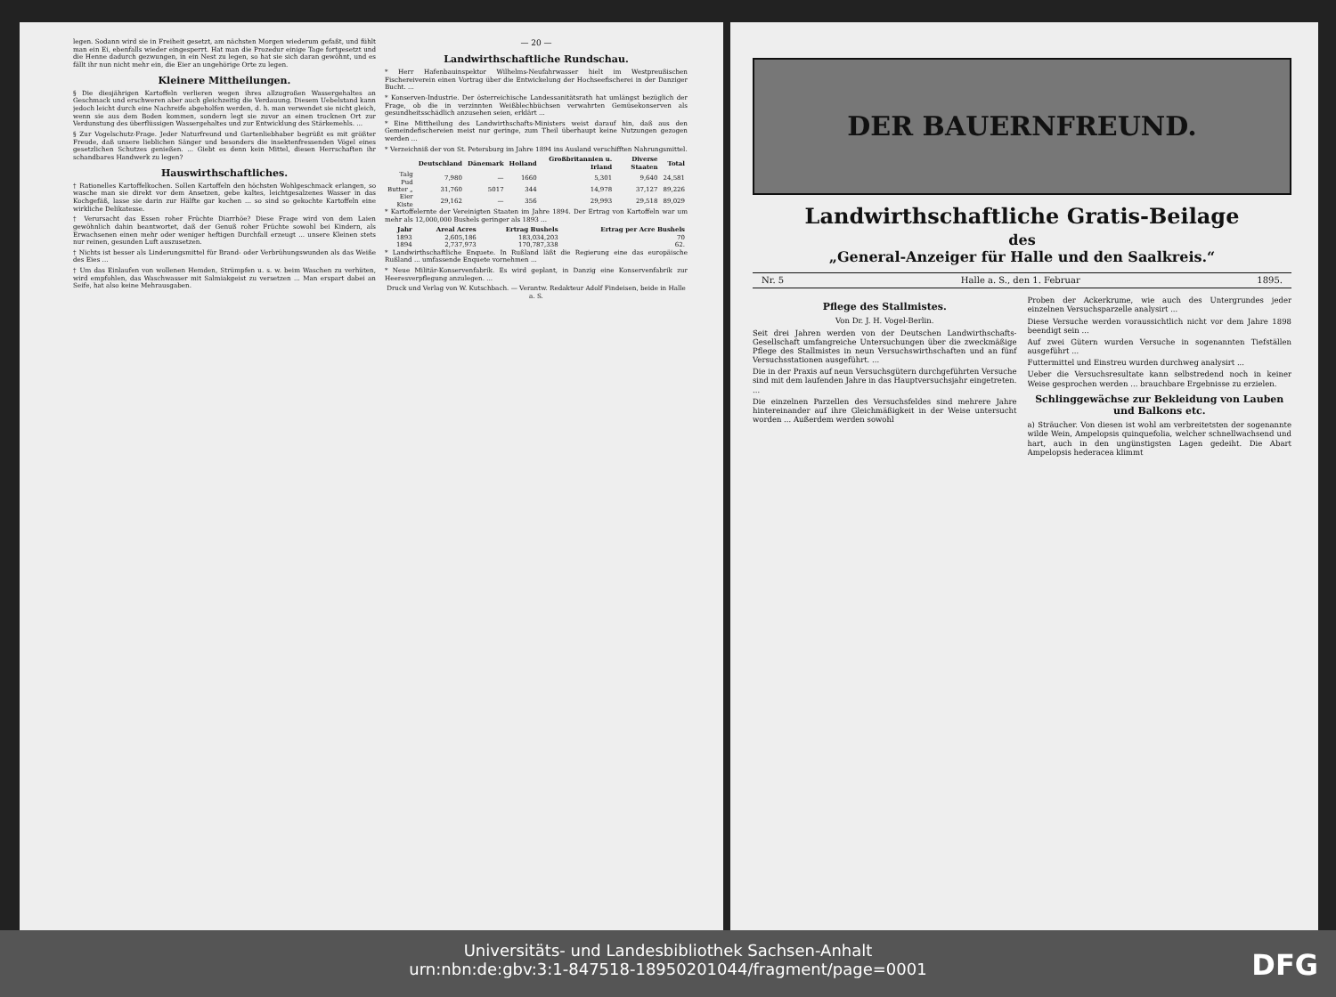legen. Sodann wird sie in Freiheit gesetzt, am nächsten Morgen wiederum gefaßt, und fühlt man ein Ei, ebenfalls wieder eingesperrt. Hat man die Prozedur einige Tage fortgesetzt und die Henne dadurch gezwungen, in ein Nest zu legen, so hat sie sich daran gewöhnt, und es fällt ihr nun nicht mehr ein, die Eier an ungehörige Orte zu legen.
Kleinere Mittheilungen.
§ Die diesjährigen Kartoffeln verlieren wegen ihres allzugroßen Wassergehaltes an Geschmack und erschweren aber auch gleichzeitig die Verdauung. Diesem Uebelstand kann jedoch leicht durch eine Nachreife abgeholfen werden, d. h. man verwendet sie nicht gleich, wenn sie aus dem Boden kommen, sondern legt sie zuvor an einen trocknen Ort zur Verdunstung des überflüssigen Wassergehaltes und zur Entwicklung des Stärkemehls. ...
§ Zur Vogelschutz-Frage. Jeder Naturfreund und Gartenliebhaber begrüßt es mit größter Freude, daß unsere lieblichen Sänger und besonders die insektenfressenden Vögel eines gesetzlichen Schutzes genießen. ... Giebt es denn kein Mittel, diesen Herrschaften ihr schandbares Handwerk zu legen?
Hauswirthschaftliches.
† Rationelles Kartoffelkochen. Sollen Kartoffeln den höchsten Wohlgeschmack erlangen, so wasche man sie direkt vor dem Ansetzen, gebe kaltes, leichtgesalzenes Wasser in das Kochgefäß, lasse sie darin zur Hälfte gar kochen ... so sind so gekochte Kartoffeln eine wirkliche Delikatesse.
† Verursacht das Essen roher Früchte Diarrhöe? Diese Frage wird von dem Laien gewöhnlich dahin beantwortet, daß der Genuß roher Früchte sowohl bei Kindern, als Erwachsenen einen mehr oder weniger heftigen Durchfall erzeugt ... unsere Kleinen stets nur reinen, gesunden Luft auszusetzen.
† Nichts ist besser als Linderungsmittel für Brand- oder Verbrühungswunden als das Weiße des Eies ...
† Um das Einlaufen von wollenen Hemden, Strümpfen u. s. w. beim Waschen zu verhüten, wird empfohlen, das Waschwasser mit Salmiakgeist zu versetzen ... Man erspart dabei an Seife, hat also keine Mehrausgaben.
— 20 —
Landwirthschaftliche Rundschau.
* Herr Hafenbauinspektor Wilhelms-Neufahrwasser hielt im Westpreußischen Fischereiverein einen Vortrag über die Entwickelung der Hochseefischerei in der Danziger Bucht. ...
* Konserven-Industrie. Der österreichische Landessanitätsrath hat umlängst bezüglich der Frage, ob die in verzinnten Weißblechbüchsen verwahrten Gemüsekonserven als gesundheitsschädlich anzusehen seien, erklärt ...
* Eine Mittheilung des Landwirthschafts-Ministers weist darauf hin, daß aus den Gemeindefischereien meist nur geringe, zum Theil überhaupt keine Nutzungen gezogen werden ...
* Verzeichniß der von St. Petersburg im Jahre 1894 ins Ausland verschifften Nahrungsmittel.
| | Deutschland | Dänemark | Holland | Großbritannien u. Irland | Diverse Staaten | Total |
| --- | --- | --- | --- | --- | --- | --- |
| Talg Pud | 7,980 | — | 1660 | 5,301 | 9,640 | 24,581 |
| Butter „ | 31,760 | 5017 | 344 | 14,978 | 37,127 | 89,226 |
| Eier Kiste | 29,162 | — | 356 | 29,993 | 29,518 | 89,029 |
* Kartoffelernte der Vereinigten Staaten im Jahre 1894. Der Ertrag von Kartoffeln war um mehr als 12,000,000 Bushels geringer als 1893 ...
| Jahr | Areal Acres | Ertrag Bushels | Ertrag per Acre Bushels |
| --- | --- | --- | --- |
| 1893 | 2,605,186 | 183,034,203 | 70 |
| 1894 | 2,737,973 | 170,787,338 | 62. |
* Landwirthschaftliche Enquete. In Rußland läßt die Regierung eine das europäische Rußland ... umfassende Enquete vornehmen ...
* Neue Militär-Konservenfabrik. Es wird geplant, in Danzig eine Konservenfabrik zur Heeresverpflegung anzulegen. ...
Druck und Verlag von W. Kutschbach. — Verantw. Redakteur Adolf Findeisen, beide in Halle a. S.
DER BAUERNFREUND.
Landwirthschaftliche Gratis-Beilage
des
„General-Anzeiger für Halle und den Saalkreis.“
Nr. 5 Halle a. S., den 1. Februar 1895.
Pflege des Stallmistes.
Von Dr. J. H. Vogel-Berlin.
Seit drei Jahren werden von der Deutschen Landwirthschafts-Gesellschaft umfangreiche Untersuchungen über die zweckmäßige Pflege des Stallmistes in neun Versuchswirthschaften und an fünf Versuchsstationen ausgeführt. ...
Die in der Praxis auf neun Versuchsgütern durchgeführten Versuche sind mit dem laufenden Jahre in das Hauptversuchsjahr eingetreten. ...
Die einzelnen Parzellen des Versuchsfeldes sind mehrere Jahre hintereinander auf ihre Gleichmäßigkeit in der Weise untersucht worden ... Außerdem werden sowohl
Proben der Ackerkrume, wie auch des Untergrundes jeder einzelnen Versuchsparzelle analysirt ...
Diese Versuche werden voraussichtlich nicht vor dem Jahre 1898 beendigt sein ...
Auf zwei Gütern wurden Versuche in sogenannten Tiefställen ausgeführt ...
Futtermittel und Einstreu wurden durchweg analysirt ...
Ueber die Versuchsresultate kann selbstredend noch in keiner Weise gesprochen werden ... brauchbare Ergebnisse zu erzielen.
Schlinggewächse zur Bekleidung von Lauben und Balkons etc.
a) Sträucher. Von diesen ist wohl am verbreitetsten der sogenannte wilde Wein, Ampelopsis quinquefolia, welcher schnellwachsend und hart, auch in den ungünstigsten Lagen gedeiht. Die Abart Ampelopsis hederacea klimmt
Universitäts- und Landesbibliothek Sachsen-Anhalt
urn:nbn:de:gbv:3:1-847518-18950201044/fragment/page=0001
DFG